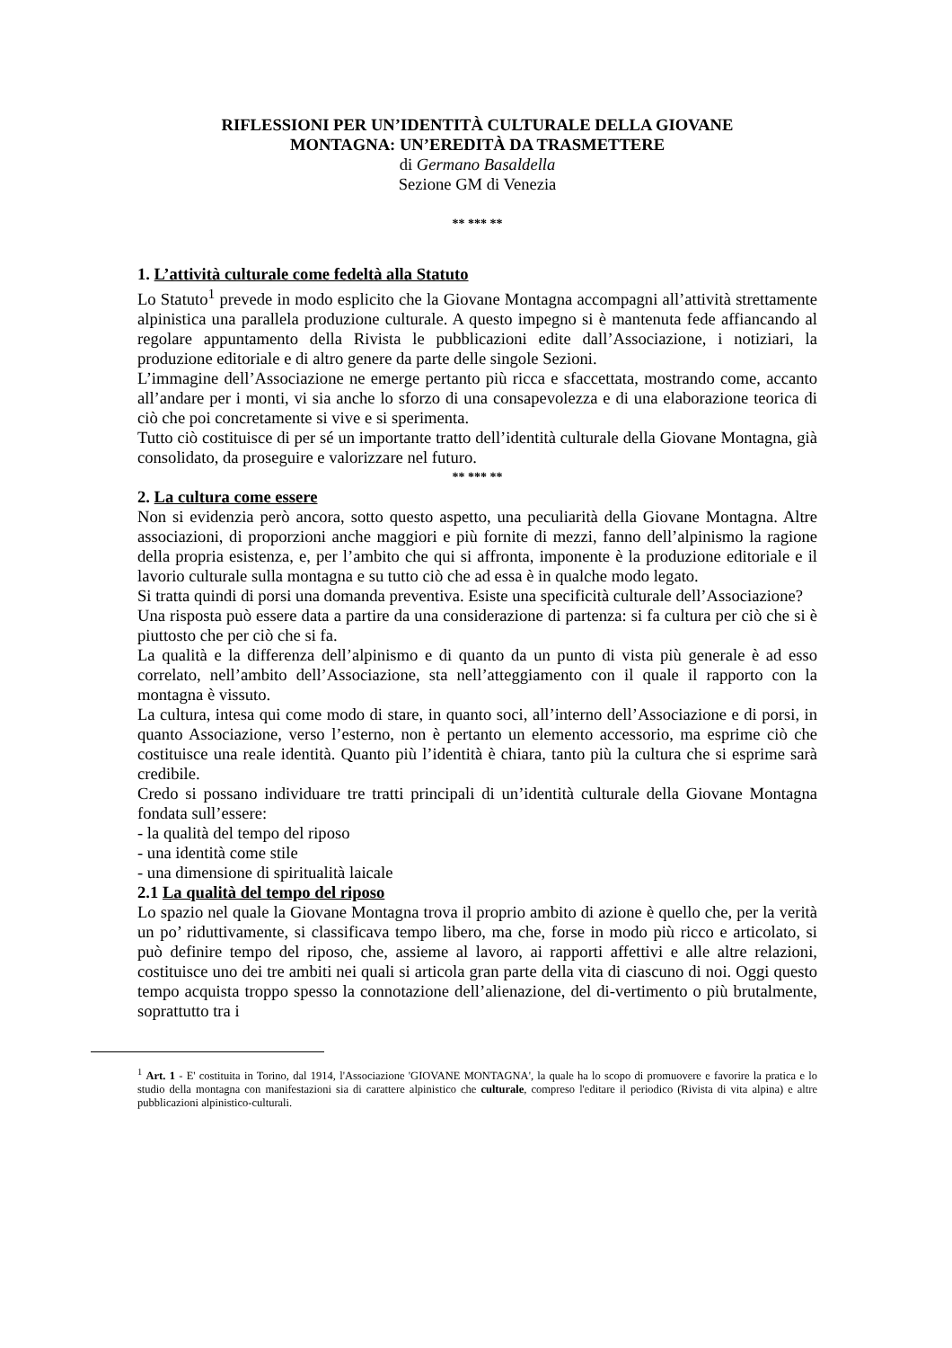RIFLESSIONI PER UN’IDENTITÀ CULTURALE DELLA GIOVANE
MONTAGNA: UN’EREDITÀ DA TRASMETTERE
di Germano Basaldella
Sezione GM di Venezia
** *** **
1. L’attività culturale come fedeltà alla Statuto
Lo Statuto<sup>1</sup> prevede in modo esplicito che la Giovane Montagna accompagni all’attività strettamente alpinistica una parallela produzione culturale. A questo impegno si è mantenuta fede affiancando al regolare appuntamento della Rivista le pubblicazioni edite dall’Associazione, i notiziari, la produzione editoriale e di altro genere da parte delle singole Sezioni.
L’immagine dell’Associazione ne emerge pertanto più ricca e sfaccettata, mostrando come, accanto all’andare per i monti, vi sia anche lo sforzo di una consapevolezza e di una elaborazione teorica di ciò che poi concretamente si vive e si sperimenta.
Tutto ciò costituisce di per sé un importante tratto dell’identità culturale della Giovane Montagna, già consolidato, da proseguire e valorizzare nel futuro.
** *** **
2. La cultura come essere
Non si evidenzia però ancora, sotto questo aspetto, una peculiarità della Giovane Montagna. Altre associazioni, di proporzioni anche maggiori e più fornite di mezzi, fanno dell’alpinismo la ragione della propria esistenza, e, per l’ambito che qui si affronta, imponente è la produzione editoriale e il lavorio culturale sulla montagna e su tutto ciò che ad essa è in qualche modo legato.
Si tratta quindi di porsi una domanda preventiva. Esiste una specificità culturale dell’Associazione?
Una risposta può essere data a partire da una considerazione di partenza: si fa cultura per ciò che si è piuttosto che per ciò che si fa.
La qualità e la differenza dell’alpinismo e di quanto da un punto di vista più generale è ad esso correlato, nell’ambito dell’Associazione, sta nell’atteggiamento con il quale il rapporto con la montagna è vissuto.
La cultura, intesa qui come modo di stare, in quanto soci, all’interno dell’Associazione e di porsi, in quanto Associazione, verso l’esterno, non è pertanto un elemento accessorio, ma esprime ciò che costituisce una reale identità. Quanto più l’identità è chiara, tanto più la cultura che si esprime sarà credibile.
Credo si possano individuare tre tratti principali di un’identità culturale della Giovane Montagna fondata sull’essere:
- la qualità del tempo del riposo
- una identità come stile
- una dimensione di spiritualità laicale
2.1 La qualità del tempo del riposo
Lo spazio nel quale la Giovane Montagna trova il proprio ambito di azione è quello che, per la verità un po’ riduttivamente, si classificava tempo libero, ma che, forse in modo più ricco e articolato, si può definire tempo del riposo, che, assieme al lavoro, ai rapporti affettivi e alle altre relazioni, costituisce uno dei tre ambiti nei quali si articola gran parte della vita di ciascuno di noi. Oggi questo tempo acquista troppo spesso la connotazione dell’alienazione, del di-vertimento o più brutalmente, soprattutto tra i
<sup>1</sup> Art. 1 - E' costituita in Torino, dal 1914, l'Associazione 'GIOVANE MONTAGNA', la quale ha lo scopo di promuovere e favorire la pratica e lo studio della montagna con manifestazioni sia di carattere alpinistico che culturale, compreso l'editare il periodico (Rivista di vita alpina) e altre pubblicazioni alpinistico-culturali.